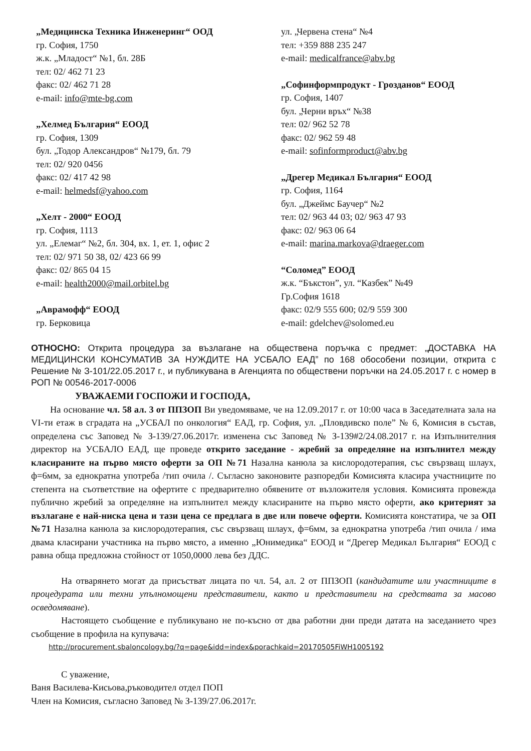„Медицинска Техника Инженеринг“ ООД
гр. София, 1750
ж.к. „Младост“ №1, бл. 28Б
тел: 02/ 462 71 23
факс: 02/ 462 71 28
e-mail: info@mte-bg.com
„Хелмед България“ ЕООД
гр. София, 1309
бул. „Тодор Александров“ №179, бл. 79
тел: 02/ 920 0456
факс: 02/ 417 42 98
e-mail: helmedsf@yahoo.com
„Хелт - 2000“ ЕООД
гр. София, 1113
ул. „Елемаг“ №2, бл. 304, вх. 1, ет. 1, офис 2
тел: 02/ 971 50 38, 02/ 423 66 99
факс: 02/ 865 04 15
e-mail: health2000@mail.orbitel.bg
„Аврамофф“ ЕООД
гр. Берковица
ул. „Червена стена“ №4
тел: +359 888 235 247
e-mail: medicalfrance@abv.bg
„Софинформпродукт - Грозданов“ ЕООД
гр. София, 1407
бул. „Черни връх“ №38
тел: 02/ 962 52 78
факс: 02/ 962 59 48
e-mail: sofinformproduct@abv.bg
„Дрегер Медикал България“ ЕООД
гр. София, 1164
бул. „Джеймс Баучер“ №2
тел: 02/ 963 44 03; 02/ 963 47 93
факс: 02/ 963 06 64
e-mail: marina.markova@draeger.com
“Соломед” ЕООД
ж.к. “Бъкстон”, ул. “Казбек” №49
Гр.София 1618
факс: 02/9 555 600; 02/9 559 300
e-mail: gdelchev@solomed.eu
ОТНОСНО: Открита процедура за възлагане на обществена поръчка с предмет: „ДОСТАВКА НА МЕДИЦИНСКИ КОНСУМАТИВ ЗА НУЖДИТЕ НА УСБАЛО ЕАД” по 168 обособени позиции, открита с Решение № З-101/22.05.2017 г., и публикувана в Агенцията по обществени поръчки на 24.05.2017 г. с номер в РОП № 00546-2017-0006
УВАЖАЕМИ ГОСПОЖИ И ГОСПОДА,
На основание чл. 58 ал. 3 от ППЗОП Ви уведомяваме, че на 12.09.2017 г. от 10:00 часа в Заседателната зала на VI-ти етаж в сградата на „УСБАЛ по онкология“ ЕАД, гр. София, ул. „Пловдивско поле” № 6, Комисия в състав, определена със Заповед № З-139/27.06.2017г. изменена със Заповед № З-139#2/24.08.2017 г. на Изпълнителния директор на УСБАЛО ЕАД, ще проведе открито заседание - жребий за определяне на изпълнител между класираните на първо място оферти за ОП №71 Назална канюла за кислородотерапия, със свързващ шлаух, ф=6мм, за еднократна употреба /тип очила /. Съгласно законовите разпоредби Комисията класира участниците по степента на съответствие на офертите с предварително обявените от възложителя условия. Комисията провежда публично жребий за определяне на изпълнител между класираните на първо място оферти, ако критерият за възлагане е най-ниска цена и тази цена се предлага в две или повече оферти. Комисията констатира, че за ОП №71 Назална канюла за кислородотерапия, със свързващ шлаух, ф=6мм, за еднократна употреба /тип очила / има двама класирани участника на първо място, а именно „Юнимедика“ ЕООД и “Дрегер Медикал България“ ЕООД с равна обща предложна стойност от 1050,0000 лева без ДДС.
На отварянето могат да присъстват лицата по чл. 54, ал. 2 от ППЗОП (кандидатите или участниците в процедурата или техни упълномощени представители, както и представители на средствата за масово осведомяване).
Настоящето съобщение е публикувано не по-късно от два работни дни преди датата на заседанието чрез съобщение в профила на купувача:
http://procurement.sbaloncology.bg/?q=page&idd=index&porachkaid=20170505FiWH1005192
С уважение,
Ваня Василева-Кисьова,ръководител отдел ПОП
Член на Комисия, съгласно Заповед № З-139/27.06.2017г.